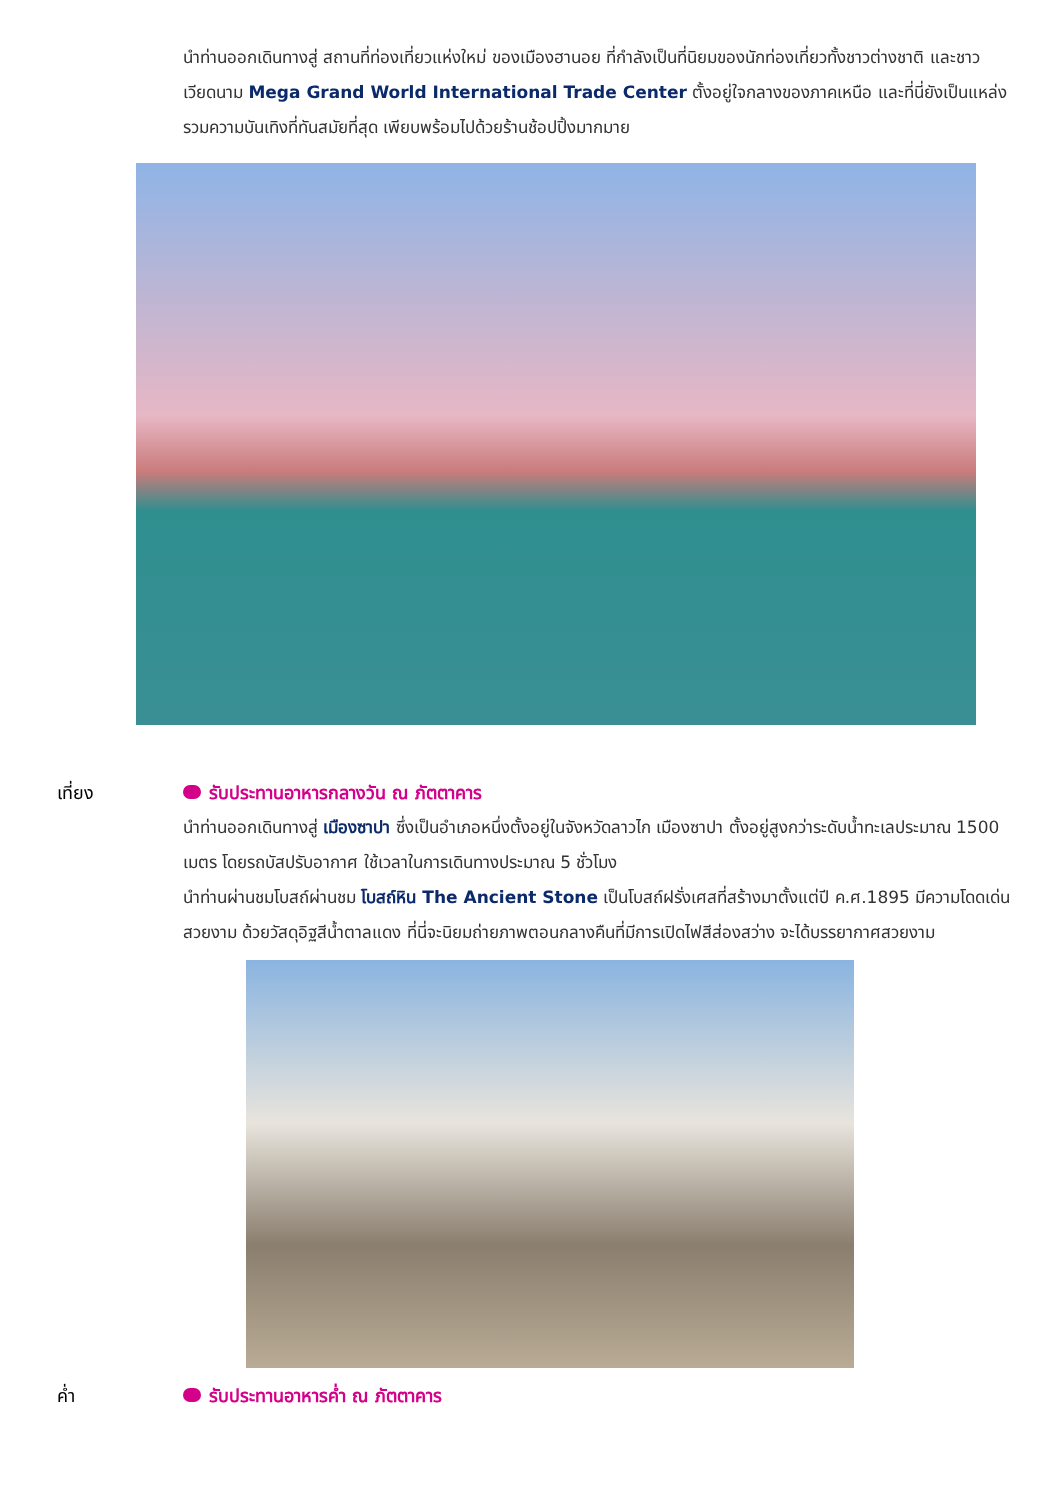นำท่านออกเดินทางสู่ สถานที่ท่องเที่ยวแห่งใหม่ ของเมืองฮานอย ที่กำลังเป็นที่นิยมของนักท่องเที่ยวทั้งชาวต่างชาติ และชาวเวียดนาม Mega Grand World International Trade Center ตั้งอยู่ใจกลางของภาคเหนือ และที่นี่ยังเป็นแหล่งรวมความบันเทิงที่ทันสมัยที่สุด เพียบพร้อมไปด้วยร้านช้อปปิ้งมากมาย
เที่ยง รับประทานอาหารกลางวัน ณ ภัตตาคาร
นำท่านออกเดินทางสู่ เมืองซาปา ซึ่งเป็นอำเภอหนึ่งตั้งอยู่ในจังหวัดลาวไก เมืองซาปา ตั้งอยู่สูงกว่าระดับน้ำทะเลประมาณ 1500 เมตร โดยรถบัสปรับอากาศ ใช้เวลาในการเดินทางประมาณ 5 ชั่วโมง
นำท่านผ่านชมโบสถ์ผ่านชม โบสถ์หิน The Ancient Stone เป็นโบสถ์ฝรั่งเศสที่สร้างมาตั้งแต่ปี ค.ศ.1895 มีความโดดเด่นสวยงาม ด้วยวัสดุอิฐสีน้ำตาลแดง ที่นี่จะนิยมถ่ายภาพตอนกลางคืนที่มีการเปิดไฟสีส่องสว่าง จะได้บรรยากาศสวยงาม
ค่ำ รับประทานอาหารค่ำ ณ ภัตตาคาร